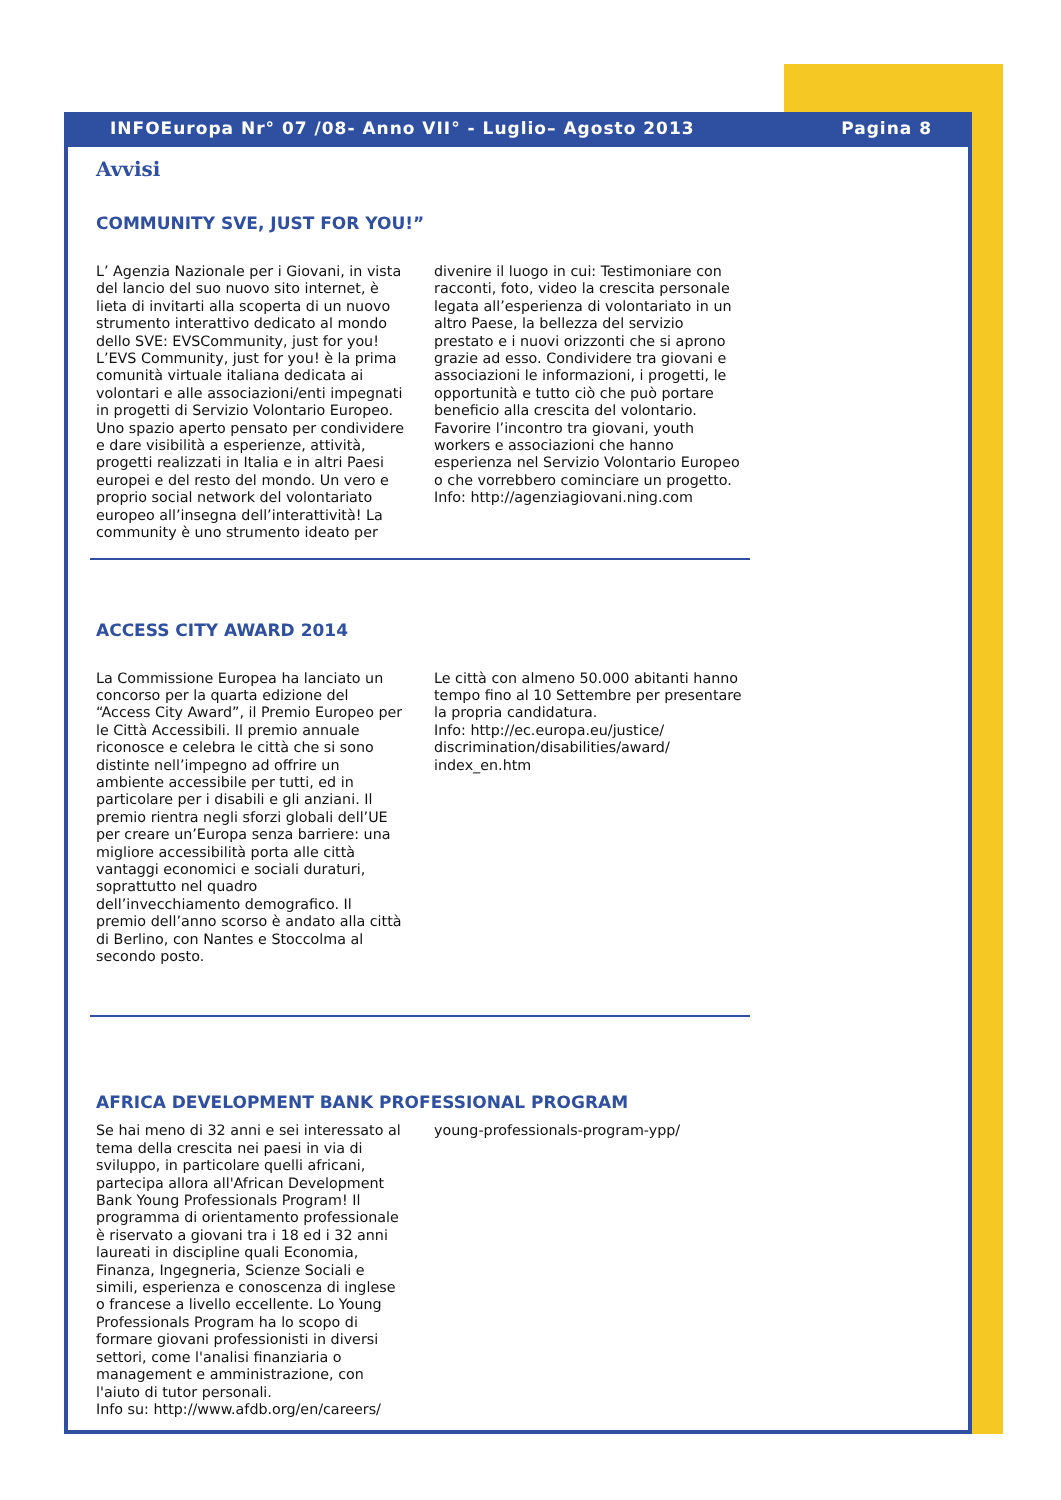INFOEuropa Nr° 07 /08- Anno VII° - Luglio– Agosto 2013 Pagina 8
Avvisi
COMMUNITY SVE, JUST FOR YOU!”
L’ Agenzia Nazionale per i Giovani, in vista del lancio del suo nuovo sito internet, è lieta di invitarti alla scoperta di un nuovo strumento interattivo dedicato al mondo dello SVE: EVSCommunity, just for you! L’EVS Community, just for you! è la prima comunità virtuale italiana dedicata ai volontari e alle associazioni/enti impegnati in progetti di Servizio Volontario Europeo. Uno spazio aperto pensato per condividere e dare visibilità a esperienze, attività, progetti realizzati in Italia e in altri Paesi europei e del resto del mondo. Un vero e proprio social network del volontariato europeo all’insegna dell’interattività! La community è uno strumento ideato per
divenire il luogo in cui: Testimoniare con racconti, foto, video la crescita personale legata all’esperienza di volontariato in un altro Paese, la bellezza del servizio prestato e i nuovi orizzonti che si aprono grazie ad esso. Condividere tra giovani e associazioni le informazioni, i progetti, le opportunità e tutto ciò che può portare beneficio alla crescita del volontario. Favorire l’incontro tra giovani, youth workers e associazioni che hanno esperienza nel Servizio Volontario Europeo o che vorrebbero cominciare un progetto.
Info: http://agenziagiovani.ning.com
ACCESS CITY AWARD 2014
La Commissione Europea ha lanciato un concorso per la quarta edizione del “Access City Award”, il Premio Europeo per le Città Accessibili. Il premio annuale riconosce e celebra le città che si sono distinte nell’impegno ad offrire un ambiente accessibile per tutti, ed in particolare per i disabili e gli anziani. Il premio rientra negli sforzi globali dell’UE per creare un’Europa senza barriere: una migliore accessibilità porta alle città vantaggi economici e sociali duraturi, soprattutto nel quadro dell’invecchiamento demografico. Il premio dell’anno scorso è andato alla città di Berlino, con Nantes e Stoccolma al secondo posto.
Le città con almeno 50.000 abitanti hanno tempo fino al 10 Settembre per presentare la propria candidatura.
Info: http://ec.europa.eu/justice/ discrimination/disabilities/award/ index_en.htm
AFRICA DEVELOPMENT BANK PROFESSIONAL PROGRAM
Se hai meno di 32 anni e sei interessato al tema della crescita nei paesi in via di sviluppo, in particolare quelli africani, partecipa allora all'African Development Bank Young Professionals Program! Il programma di orientamento professionale è riservato a giovani tra i 18 ed i 32 anni laureati in discipline quali Economia, Finanza, Ingegneria, Scienze Sociali e simili, esperienza e conoscenza di inglese o francese a livello eccellente. Lo Young Professionals Program ha lo scopo di formare giovani professionisti in diversi settori, come l'analisi finanziaria o management e amministrazione, con l'aiuto di tutor personali.
Info su: http://www.afdb.org/en/careers/
young-professionals-program-ypp/